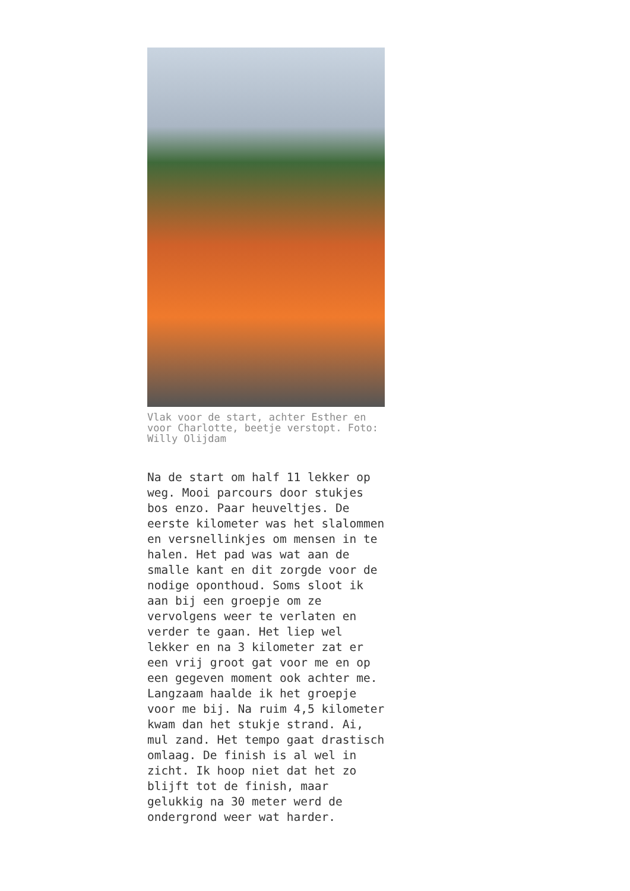Vlak voor de start, achter Esther en voor Charlotte, beetje verstopt. Foto: Willy Olijdam
Na de start om half 11 lekker op weg. Mooi parcours door stukjes bos enzo. Paar heuveltjes. De eerste kilometer was het slalommen en versnellinkjes om mensen in te halen. Het pad was wat aan de smalle kant en dit zorgde voor de nodige oponthoud. Soms sloot ik aan bij een groepje om ze vervolgens weer te verlaten en verder te gaan. Het liep wel lekker en na 3 kilometer zat er een vrij groot gat voor me en op een gegeven moment ook achter me. Langzaam haalde ik het groepje voor me bij. Na ruim 4,5 kilometer kwam dan het stukje strand. Ai, mul zand. Het tempo gaat drastisch omlaag. De finish is al wel in zicht. Ik hoop niet dat het zo blijft tot de finish, maar gelukkig na 30 meter werd de ondergrond weer wat harder.